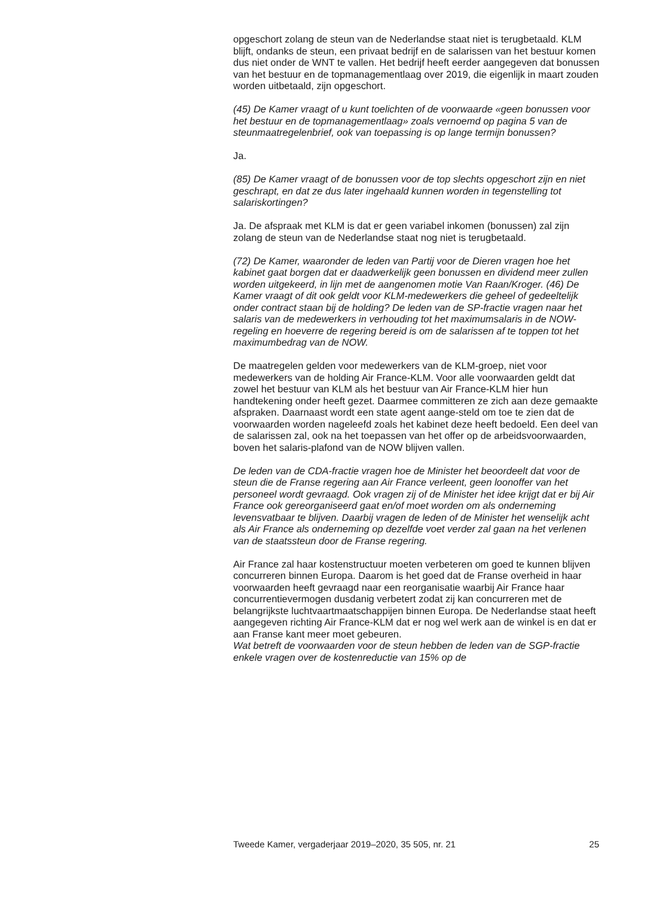opgeschort zolang de steun van de Nederlandse staat niet is terugbetaald. KLM blijft, ondanks de steun, een privaat bedrijf en de salarissen van het bestuur komen dus niet onder de WNT te vallen. Het bedrijf heeft eerder aangegeven dat bonussen van het bestuur en de topmanagementlaag over 2019, die eigenlijk in maart zouden worden uitbetaald, zijn opgeschort.
(45) De Kamer vraagt of u kunt toelichten of de voorwaarde «geen bonussen voor het bestuur en de topmanagementlaag» zoals vernoemd op pagina 5 van de steunmaatregelenbrief, ook van toepassing is op lange termijn bonussen?
Ja.
(85) De Kamer vraagt of de bonussen voor de top slechts opgeschort zijn en niet geschrapt, en dat ze dus later ingehaald kunnen worden in tegenstelling tot salariskortingen?
Ja. De afspraak met KLM is dat er geen variabel inkomen (bonussen) zal zijn zolang de steun van de Nederlandse staat nog niet is terugbetaald.
(72) De Kamer, waaronder de leden van Partij voor de Dieren vragen hoe het kabinet gaat borgen dat er daadwerkelijk geen bonussen en dividend meer zullen worden uitgekeerd, in lijn met de aangenomen motie Van Raan/Kroger. (46) De Kamer vraagt of dit ook geldt voor KLM-medewerkers die geheel of gedeeltelijk onder contract staan bij de holding? De leden van de SP-fractie vragen naar het salaris van de medewerkers in verhouding tot het maximumsalaris in de NOW-regeling en hoeverre de regering bereid is om de salarissen af te toppen tot het maximumbedrag van de NOW.
De maatregelen gelden voor medewerkers van de KLM-groep, niet voor medewerkers van de holding Air France-KLM. Voor alle voorwaarden geldt dat zowel het bestuur van KLM als het bestuur van Air France-KLM hier hun handtekening onder heeft gezet. Daarmee committeren ze zich aan deze gemaakte afspraken. Daarnaast wordt een state agent aange-steld om toe te zien dat de voorwaarden worden nageleefd zoals het kabinet deze heeft bedoeld. Een deel van de salarissen zal, ook na het toepassen van het offer op de arbeidsvoorwaarden, boven het salaris-plafond van de NOW blijven vallen.
De leden van de CDA-fractie vragen hoe de Minister het beoordeelt dat voor de steun die de Franse regering aan Air France verleent, geen loonoffer van het personeel wordt gevraagd. Ook vragen zij of de Minister het idee krijgt dat er bij Air France ook gereorganiseerd gaat en/of moet worden om als onderneming levensvatbaar te blijven. Daarbij vragen de leden of de Minister het wenselijk acht als Air France als onderneming op dezelfde voet verder zal gaan na het verlenen van de staatssteun door de Franse regering.
Air France zal haar kostenstructuur moeten verbeteren om goed te kunnen blijven concurreren binnen Europa. Daarom is het goed dat de Franse overheid in haar voorwaarden heeft gevraagd naar een reorganisatie waarbij Air France haar concurrentievermogen dusdanig verbetert zodat zij kan concurreren met de belangrijkste luchtvaartmaatschappijen binnen Europa. De Nederlandse staat heeft aangegeven richting Air France-KLM dat er nog wel werk aan de winkel is en dat er aan Franse kant meer moet gebeuren.
Wat betreft de voorwaarden voor de steun hebben de leden van de SGP-fractie enkele vragen over de kostenreductie van 15% op de
Tweede Kamer, vergaderjaar 2019–2020, 35 505, nr. 21 25